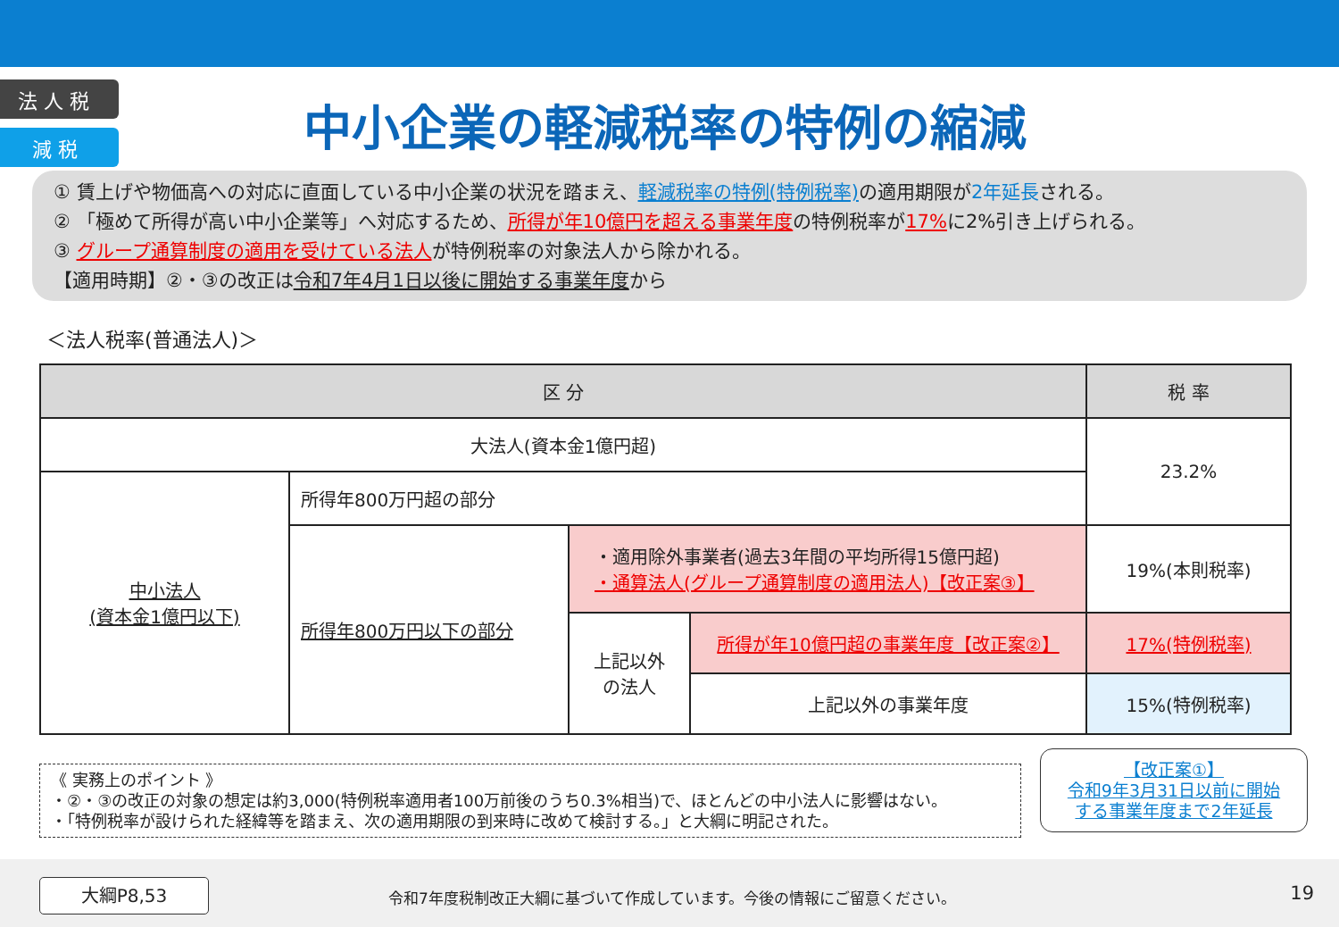法 人 税
減 税
中小企業の軽減税率の特例の縮減
① 賃上げや物価高への対応に直面している中小企業の状況を踏まえ、軽減税率の特例(特例税率) の適用期限が2年延長される。
② 「極めて所得が高い中小企業等」へ対応するため、所得が年10億円を超える事業年度の特例税率が17% に2%引き上げられる。
③ グループ通算制度の適用を受けている法人が特例税率の対象法人から除かれる。
【適用時期】②・③の改正は令和7年4月1日以後に開始する事業年度から
＜法人税率(普通法人)＞
| 区 分 | | | | 税 率 |
| --- | --- | --- | --- | --- |
| 大法人(資本金1億円超) | | | | 23.2% |
| 中小法人 (資本金1億円以下) | 所得年800万円超の部分 | | | |
| | 所得年800万円以下の部分 | ・適用除外事業者(過去3年間の平均所得15億円超) ・通算法人(グループ通算制度の適用法人)【改正案③】 | | 19%(本則税率) |
| | | 上記以外 の法人 | 所得が年10億円超の事業年度【改正案②】 | 17%(特例税率) |
| | | | 上記以外の事業年度 | 15%(特例税率) |
《 実務上のポイント 》
・②・③の改正の対象の想定は約3,000(特例税率適用者100万前後のうち0.3%相当)で、ほとんどの中小法人に影響はない。
・「特例税率が設けられた経緯等を踏まえ、次の適用期限の到来時に改めて検討する。」と大綱に明記された。
【改正案①】
令和9年3月31日以前に開始
する事業年度まで2年延長
大綱P8,53
令和7年度税制改正大綱に基づいて作成しています。今後の情報にご留意ください。
19